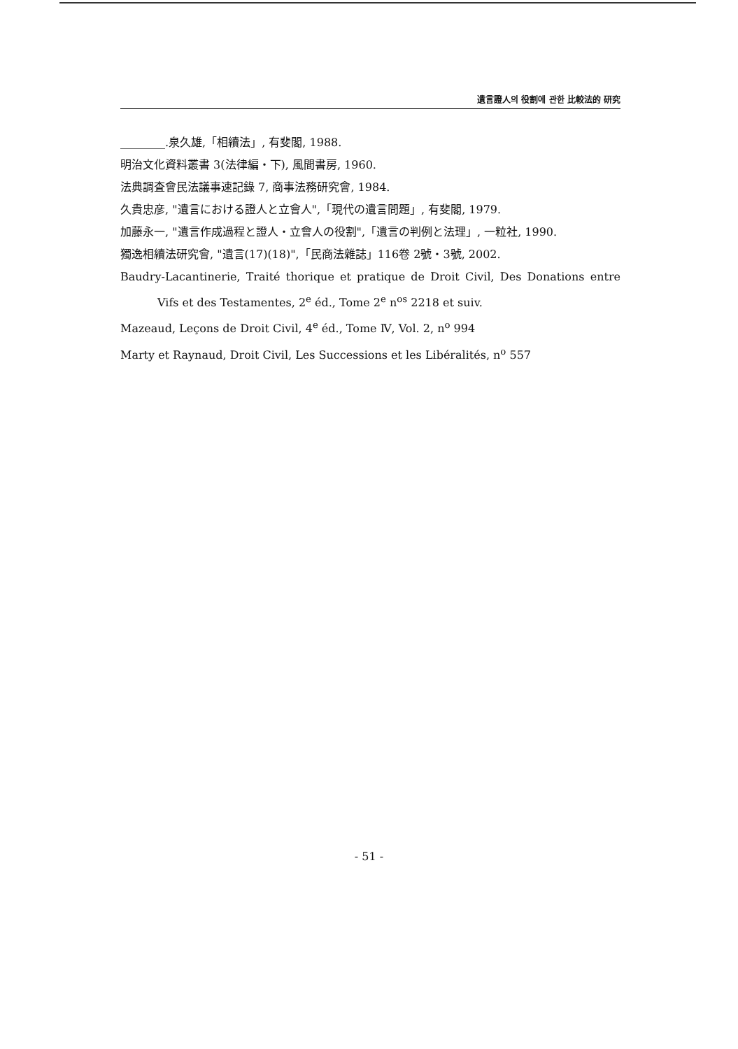遺言證人의 役割에 관한 比較法的 研究
________.泉久雄,「相續法」, 有斐閣, 1988.
明治文化資料叢書 3(法律編・下), 風間書房, 1960.
法典調査會民法議事速記錄 7, 商事法務研究會, 1984.
久貴忠彦, "遺言における證人と立會人",「現代の遺言問題」, 有斐閣, 1979.
加藤永一, "遺言作成過程と證人・立會人の役割",「遺言の判例と法理」, 一粒社, 1990.
獨逸相續法研究會, "遺言(17)(18)",「民商法雜誌」116卷 2號・3號, 2002.
Baudry-Lacantinerie, Traité thorique et pratique de Droit Civil, Des Donations entre Vifs et des Testamentes, 2<sup>e</sup> éd., Tome 2<sup>e</sup> n<sup>os</sup> 2218 et suiv.
Mazeaud, Leçons de Droit Civil, 4<sup>e</sup> éd., Tome Ⅳ, Vol. 2, n<sup>o</sup> 994
Marty et Raynaud, Droit Civil, Les Successions et les Libéralités, n<sup>o</sup> 557
- 51 -